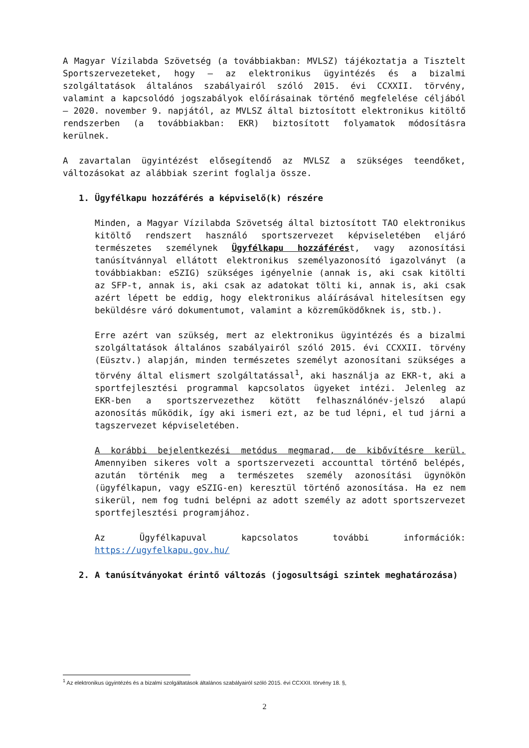A Magyar Vízilabda Szövetség (a továbbiakban: MVLSZ) tájékoztatja a Tisztelt Sportszervezeteket, hogy – az elektronikus ügyintézés és a bizalmi szolgáltatások általános szabályairól szóló 2015. évi CCXXII. törvény, valamint a kapcsolódó jogszabályok előírásainak történő megfelelése céljából – 2020. november 9. napjától, az MVLSZ által biztosított elektronikus kitöltő rendszerben (a továbbiakban: EKR) biztosított folyamatok módosításra kerülnek.
A zavartalan ügyintézést elősegítendő az MVLSZ a szükséges teendőket, változásokat az alábbiak szerint foglalja össze.
1. Ügyfélkapu hozzáférés a képviselő(k) részére
Minden, a Magyar Vízilabda Szövetség által biztosított TAO elektronikus kitöltő rendszert használó sportszervezet képviseletében eljáró természetes személynek Ügyfélkapu hozzáférést, vagy azonosítási tanúsítvánnyal ellátott elektronikus személyazonosító igazolványt (a továbbiakban: eSZIG) szükséges igényelnie (annak is, aki csak kitölti az SFP-t, annak is, aki csak az adatokat tölti ki, annak is, aki csak azért lépett be eddig, hogy elektronikus aláírásával hitelesítsen egy beküldésre váró dokumentumot, valamint a közreműködőknek is, stb.).
Erre azért van szükség, mert az elektronikus ügyintézés és a bizalmi szolgáltatások általános szabályairól szóló 2015. évi CCXXII. törvény (Eüsztv.) alapján, minden természetes személyt azonosítani szükséges a törvény által elismert szolgáltatással<sup>1</sup>, aki használja az EKR-t, aki a sportfejlesztési programmal kapcsolatos ügyeket intézi. Jelenleg az EKR-ben a sportszervezethez kötött felhasználónév-jelszó alapú azonosítás működik, így aki ismeri ezt, az be tud lépni, el tud járni a tagszervezet képviseletében.
A korábbi bejelentkezési metódus megmarad, de kibővítésre kerül. Amennyiben sikeres volt a sportszervezeti accounttal történő belépés, azután történik meg a természetes személy azonosítási ügynökön (ügyfélkapun, vagy eSZIG-en) keresztül történő azonosítása. Ha ez nem sikerül, nem fog tudni belépni az adott személy az adott sportszervezet sportfejlesztési programjához.
Az Ügyfélkapuval kapcsolatos további információk: https://ugyfelkapu.gov.hu/
2. A tanúsítványokat érintő változás (jogosultsági szintek meghatározása)
<sup>1</sup> Az elektronikus ügyintézés és a bizalmi szolgáltatások általános szabályairól szóló 2015. évi CCXXII. törvény 18. §,
2